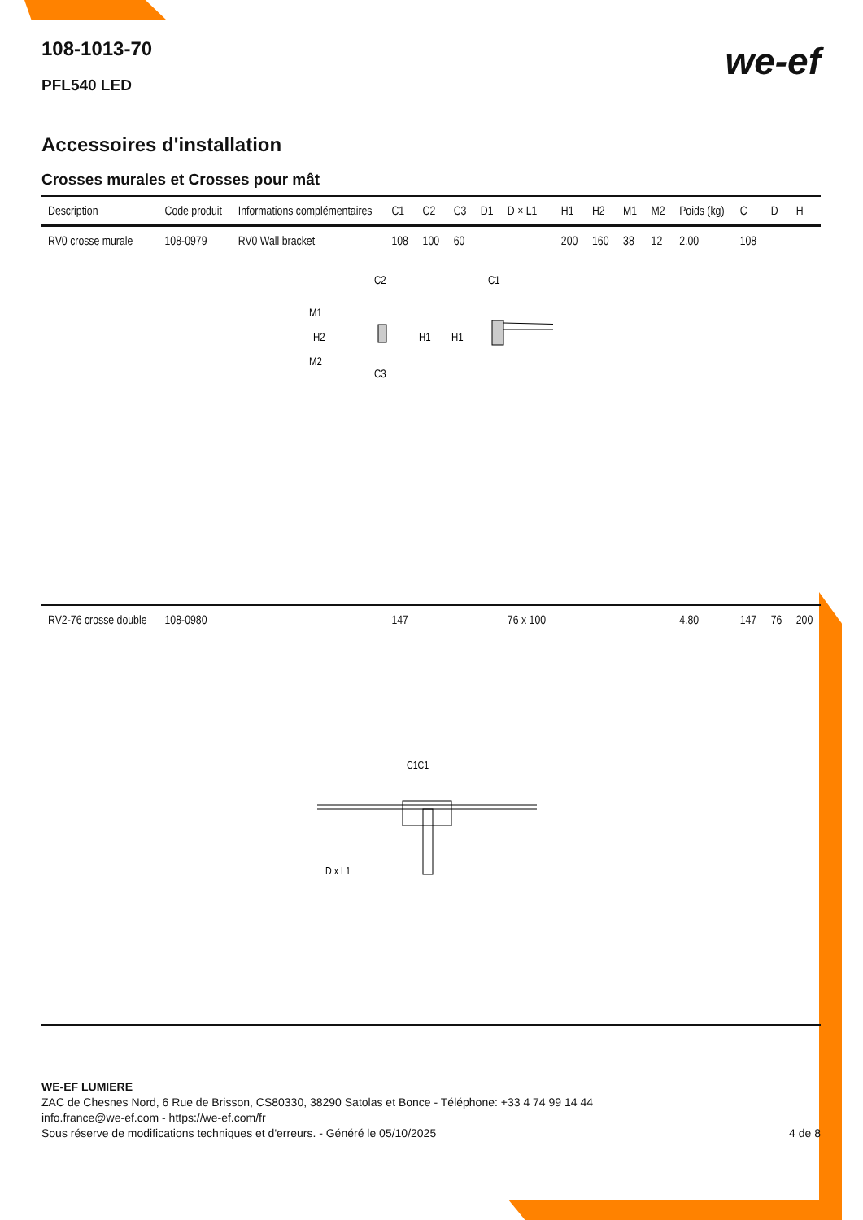108-1013-70
PFL540 LED
we-ef
Accessoires d'installation
Crosses murales et Crosses pour mât
| Description | Code produit | Informations complémentaires | C1 | C2 | C3 | D1 | D × L1 | H1 | H2 | M1 | M2 | Poids (kg) | C | D | H |
| --- | --- | --- | --- | --- | --- | --- | --- | --- | --- | --- | --- | --- | --- | --- | --- |
| RV0 crosse murale | 108-0979 | RV0 Wall bracket | 108 | 100 | 60 | | | 200 | 160 | 38 | 12 | 2.00 | 108 | | |
| C2 C1 M1 H2 H1 H1 M2 C3 | | | | | | | | | | | | | | | |
| RV2-76 crosse double | 108-0980 | | 147 | | | | 76 x 100 | | | | | 4.80 | 147 | 76 | 200 |
| C1C1 D x L1 | | | | | | | | | | | | | | | |
WE-EF LUMIERE
ZAC de Chesnes Nord, 6 Rue de Brisson, CS80330, 38290 Satolas et Bonce - Téléphone: +33 4 74 99 14 44
info.france@we-ef.com - https://we-ef.com/fr
Sous réserve de modifications techniques et d'erreurs. - Généré le 05/10/2025 4 de 8